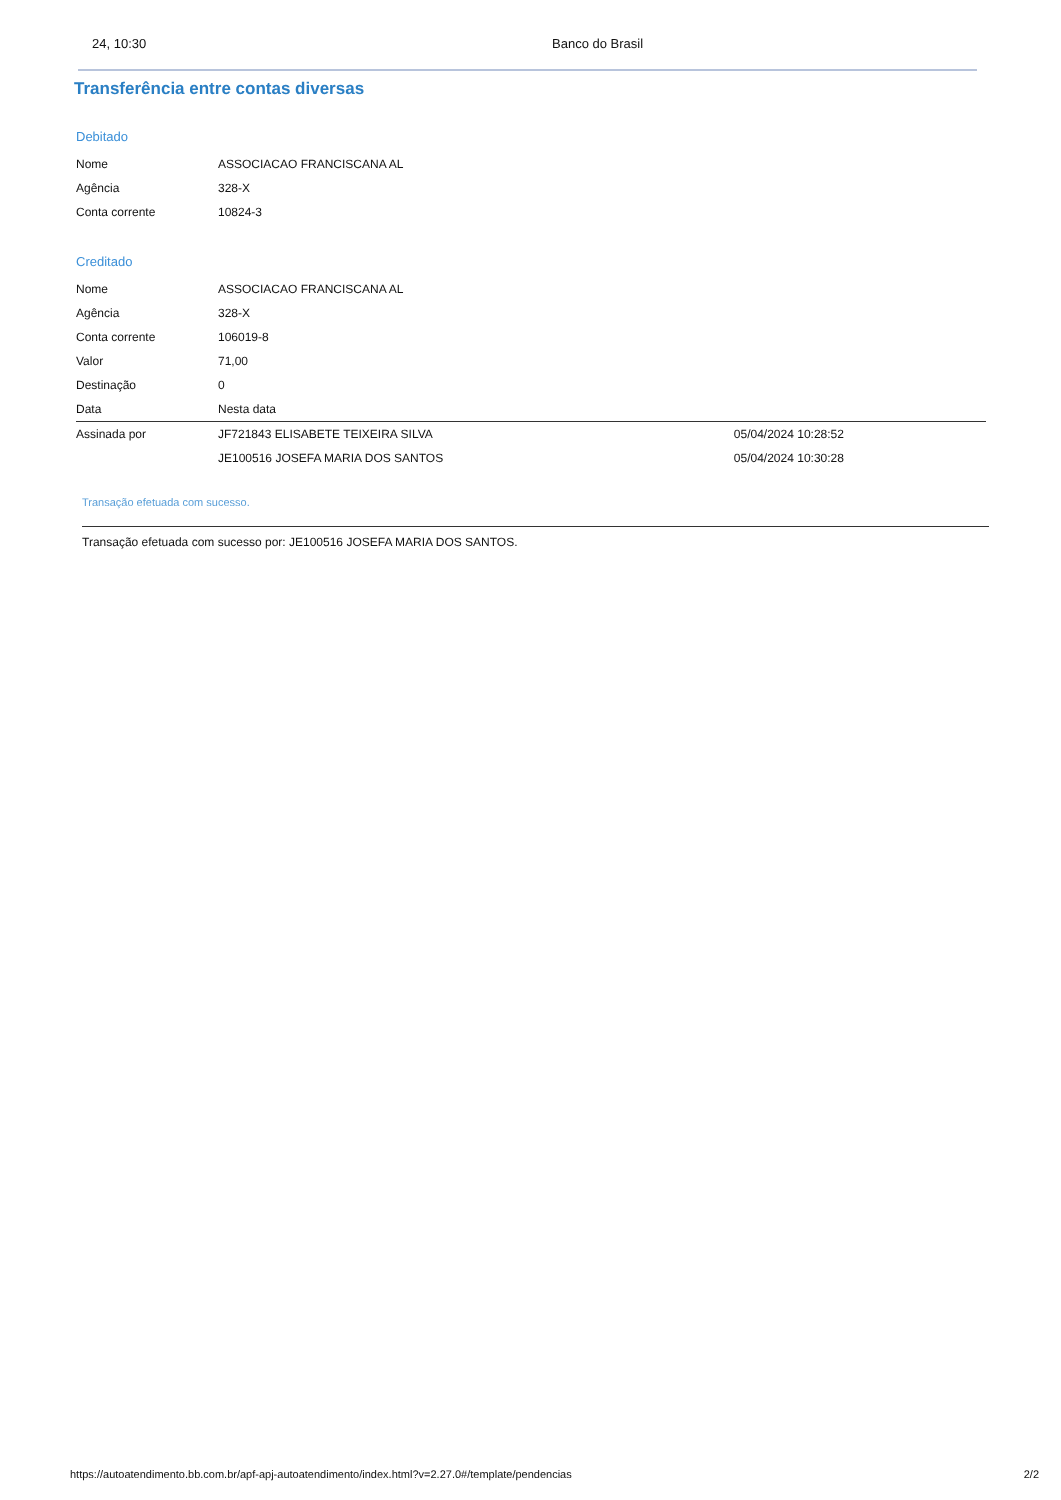24, 10:30 Banco do Brasil
Transferência entre contas diversas
Debitado
| Nome | ASSOCIACAO FRANCISCANA AL |
| Agência | 328-X |
| Conta corrente | 10824-3 |
Creditado
| Nome | ASSOCIACAO FRANCISCANA AL | |
| Agência | 328-X | |
| Conta corrente | 106019-8 | |
| Valor | 71,00 | |
| Destinação | 0 | |
| Data | Nesta data | |
| Assinada por | JF721843 ELISABETE TEIXEIRA SILVA | 05/04/2024 10:28:52 |
| | JE100516 JOSEFA MARIA DOS SANTOS | 05/04/2024 10:30:28 |
Transação efetuada com sucesso.
Transação efetuada com sucesso por: JE100516 JOSEFA MARIA DOS SANTOS.
https://autoatendimento.bb.com.br/apf-apj-autoatendimento/index.html?v=2.27.0#/template/pendencias 2/2